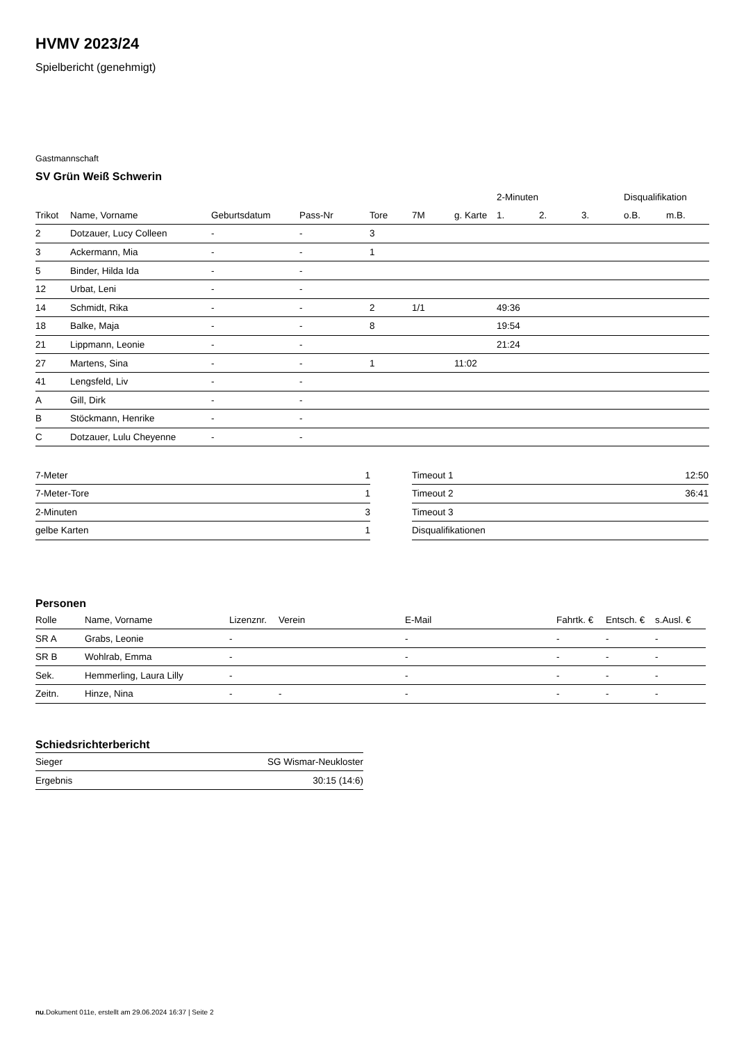HVMV 2023/24
Spielbericht (genehmigt)
Gastmannschaft
SV Grün Weiß Schwerin
| | | | | | | | 2-Minuten | | | Disqualifikation | |
| --- | --- | --- | --- | --- | --- | --- | --- | --- | --- | --- | --- |
| Trikot | Name, Vorname | Geburtsdatum | Pass-Nr | Tore | 7M | g. Karte | 1. | 2. | 3. | o.B. | m.B. |
| 2 | Dotzauer, Lucy Colleen | - | - | 3 | | | | | | | |
| 3 | Ackermann, Mia | - | - | 1 | | | | | | | |
| 5 | Binder, Hilda Ida | - | - | | | | | | | | |
| 12 | Urbat, Leni | - | - | | | | | | | | |
| 14 | Schmidt, Rika | - | - | 2 | 1/1 | | 49:36 | | | | |
| 18 | Balke, Maja | - | - | 8 | | | 19:54 | | | | |
| 21 | Lippmann, Leonie | - | - | | | | 21:24 | | | | |
| 27 | Martens, Sina | - | - | 1 | | 11:02 | | | | | |
| 41 | Lengsfeld, Liv | - | - | | | | | | | | |
| A | Gill, Dirk | - | - | | | | | | | | |
| B | Stöckmann, Henrike | - | - | | | | | | | | |
| C | Dotzauer, Lulu Cheyenne | - | - | | | | | | | | |
| 7-Meter | 1 |
| 7-Meter-Tore | 1 |
| 2-Minuten | 3 |
| gelbe Karten | 1 |
| Timeout 1 | 12:50 |
| Timeout 2 | 36:41 |
| Timeout 3 | |
| Disqualifikationen | |
Personen
| Rolle | Name, Vorname | Lizenznr. | Verein | E-Mail | Fahrtk. € | Entsch. € | s.Ausl. € |
| --- | --- | --- | --- | --- | --- | --- | --- |
| SR A | Grabs, Leonie | - | | - | - | - | - |
| SR B | Wohlrab, Emma | - | | - | - | - | - |
| Sek. | Hemmerling, Laura Lilly | - | | - | - | - | - |
| Zeitn. | Hinze, Nina | - | - | - | - | - | - |
Schiedsrichterbericht
| Sieger | SG Wismar-Neukloster |
| Ergebnis | 30:15 (14:6) |
nu.Dokument 011e, erstellt am 29.06.2024 16:37 | Seite 2